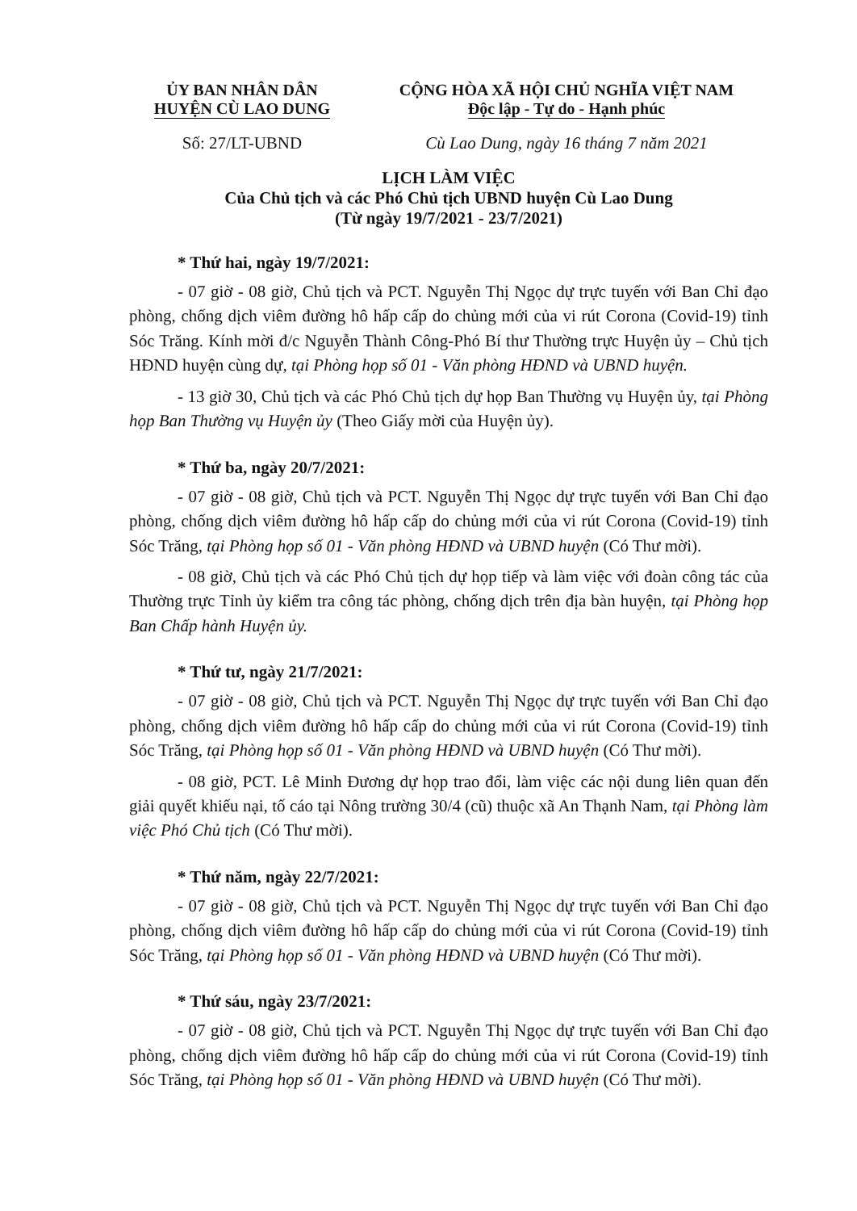ỦY BAN NHÂN DÂN
HUYỆN CÙ LAO DUNG
CỘNG HÒA XÃ HỘI CHỦ NGHĨA VIỆT NAM
Độc lập - Tự do - Hạnh phúc
Số: 27/LT-UBND Cù Lao Dung, ngày 16 tháng 7 năm 2021
LỊCH LÀM VIỆC
Của Chủ tịch và các Phó Chủ tịch UBND huyện Cù Lao Dung
(Từ ngày 19/7/2021 - 23/7/2021)
* Thứ hai, ngày 19/7/2021:
- 07 giờ - 08 giờ, Chủ tịch và PCT. Nguyễn Thị Ngọc dự trực tuyến với Ban Chỉ đạo phòng, chống dịch viêm đường hô hấp cấp do chủng mới của vi rút Corona (Covid-19) tỉnh Sóc Trăng. Kính mời đ/c Nguyễn Thành Công-Phó Bí thư Thường trực Huyện ủy – Chủ tịch HĐND huyện cùng dự, tại Phòng họp số 01 - Văn phòng HĐND và UBND huyện.
- 13 giờ 30, Chủ tịch và các Phó Chủ tịch dự họp Ban Thường vụ Huyện ủy, tại Phòng họp Ban Thường vụ Huyện ủy (Theo Giấy mời của Huyện ủy).
* Thứ ba, ngày 20/7/2021:
- 07 giờ - 08 giờ, Chủ tịch và PCT. Nguyễn Thị Ngọc dự trực tuyến với Ban Chỉ đạo phòng, chống dịch viêm đường hô hấp cấp do chủng mới của vi rút Corona (Covid-19) tỉnh Sóc Trăng, tại Phòng họp số 01 - Văn phòng HĐND và UBND huyện (Có Thư mời).
- 08 giờ, Chủ tịch và các Phó Chủ tịch dự họp tiếp và làm việc với đoàn công tác của Thường trực Tỉnh ủy kiểm tra công tác phòng, chống dịch trên địa bàn huyện, tại Phòng họp Ban Chấp hành Huyện ủy.
* Thứ tư, ngày 21/7/2021:
- 07 giờ - 08 giờ, Chủ tịch và PCT. Nguyễn Thị Ngọc dự trực tuyến với Ban Chỉ đạo phòng, chống dịch viêm đường hô hấp cấp do chủng mới của vi rút Corona (Covid-19) tỉnh Sóc Trăng, tại Phòng họp số 01 - Văn phòng HĐND và UBND huyện (Có Thư mời).
- 08 giờ, PCT. Lê Minh Đương dự họp trao đổi, làm việc các nội dung liên quan đến giải quyết khiếu nại, tố cáo tại Nông trường 30/4 (cũ) thuộc xã An Thạnh Nam, tại Phòng làm việc Phó Chủ tịch (Có Thư mời).
* Thứ năm, ngày 22/7/2021:
- 07 giờ - 08 giờ, Chủ tịch và PCT. Nguyễn Thị Ngọc dự trực tuyến với Ban Chỉ đạo phòng, chống dịch viêm đường hô hấp cấp do chủng mới của vi rút Corona (Covid-19) tỉnh Sóc Trăng, tại Phòng họp số 01 - Văn phòng HĐND và UBND huyện (Có Thư mời).
* Thứ sáu, ngày 23/7/2021:
- 07 giờ - 08 giờ, Chủ tịch và PCT. Nguyễn Thị Ngọc dự trực tuyến với Ban Chỉ đạo phòng, chống dịch viêm đường hô hấp cấp do chủng mới của vi rút Corona (Covid-19) tỉnh Sóc Trăng, tại Phòng họp số 01 - Văn phòng HĐND và UBND huyện (Có Thư mời).